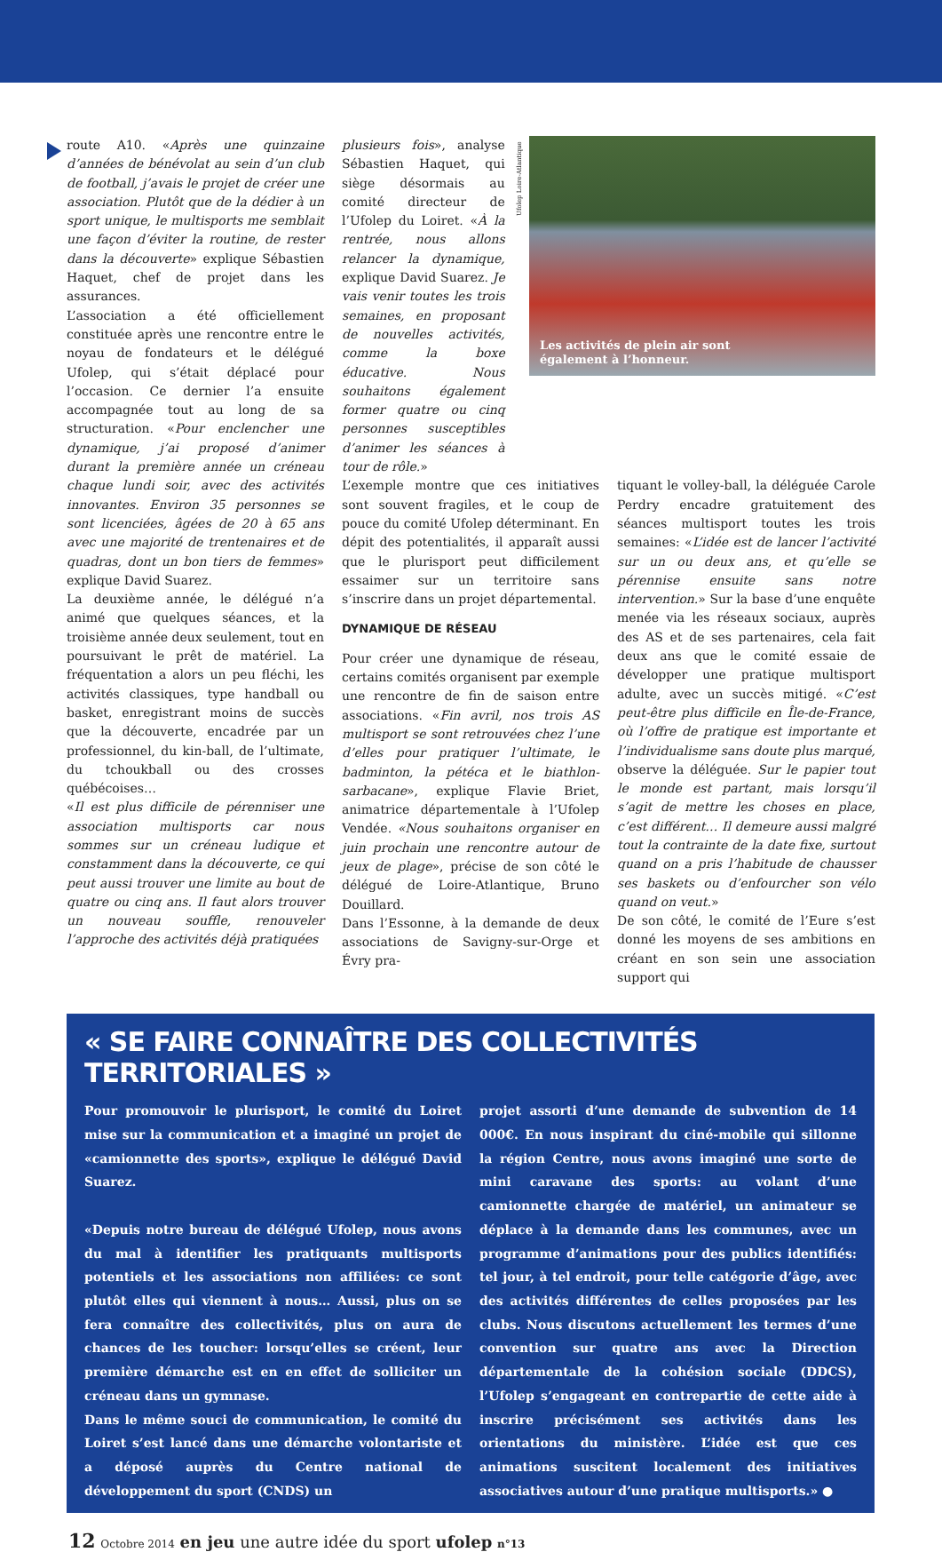route A10. «Après une quinzaine d’années de bénévolat au sein d’un club de football, j’avais le projet de créer une association. Plutôt que de la dédier à un sport unique, le multisports me semblait une façon d’éviter la routine, de rester dans la découverte» explique Sébastien Haquet, chef de projet dans les assurances.
L’association a été officiellement constituée après une rencontre entre le noyau de fondateurs et le délégué Ufolep, qui s’était déplacé pour l’occasion. Ce dernier l’a ensuite accompagnée tout au long de sa structuration. «Pour enclencher une dynamique, j’ai proposé d’animer durant la première année un créneau chaque lundi soir, avec des activités innovantes. Environ 35 personnes se sont licenciées, âgées de 20 à 65 ans avec une majorité de trentenaires et de quadras, dont un bon tiers de femmes» explique David Suarez.
La deuxième année, le délégué n’a animé que quelques séances, et la troisième année deux seulement, tout en poursuivant le prêt de matériel. La fréquentation a alors un peu fléchi, les activités classiques, type handball ou basket, enregistrant moins de succès que la découverte, encadrée par un professionnel, du kin-ball, de l’ultimate, du tchoukball ou des crosses québécoises…
«Il est plus difficile de pérenniser une association multisports car nous sommes sur un créneau ludique et constamment dans la découverte, ce qui peut aussi trouver une limite au bout de quatre ou cinq ans. Il faut alors trouver un nouveau souffle, renouveler l’approche des activités déjà pratiquées
plusieurs fois», analyse Sébastien Haquet, qui siège désormais au comité directeur de l’Ufolep du Loiret. «À la rentrée, nous allons relancer la dynamique, explique David Suarez. Je vais venir toutes les trois semaines, en proposant de nouvelles activités, comme la boxe éducative. Nous souhaitons également former quatre ou cinq personnes susceptibles d’animer les séances à tour de rôle.»
Ufolep Loire-Atlantique
Les activités de plein air sont
également à l’honneur.
L’exemple montre que ces initiatives sont souvent fragiles, et le coup de pouce du comité Ufolep déterminant. En dépit des potentialités, il apparaît aussi que le plurisport peut difficilement essaimer sur un territoire sans s’inscrire dans un projet départemental.
DYNAMIQUE DE RÉSEAU
Pour créer une dynamique de réseau, certains comités organisent par exemple une rencontre de fin de saison entre associations. «Fin avril, nos trois AS multisport se sont retrouvées chez l’une d’elles pour pratiquer l’ultimate, le badminton, la pétéca et le biathlon-sarbacane», explique Flavie Briet, animatrice départementale à l’Ufolep Vendée. «Nous souhaitons organiser en juin prochain une rencontre autour de jeux de plage», précise de son côté le délégué de Loire-Atlantique, Bruno Douillard.
Dans l’Essonne, à la demande de deux associations de Savigny-sur-Orge et Évry pra-
tiquant le volley-ball, la déléguée Carole Perdry encadre gratuitement des séances multisport toutes les trois semaines: «L’idée est de lancer l’activité sur un ou deux ans, et qu’elle se pérennise ensuite sans notre intervention.» Sur la base d’une enquête menée via les réseaux sociaux, auprès des AS et de ses partenaires, cela fait deux ans que le comité essaie de développer une pratique multisport adulte, avec un succès mitigé. «C’est peut-être plus difficile en Île-de-France, où l’offre de pratique est importante et l’individualisme sans doute plus marqué, observe la déléguée. Sur le papier tout le monde est partant, mais lorsqu’il s’agit de mettre les choses en place, c’est différent… Il demeure aussi malgré tout la contrainte de la date fixe, surtout quand on a pris l’habitude de chausser ses baskets ou d’enfourcher son vélo quand on veut.»
De son côté, le comité de l’Eure s’est donné les moyens de ses ambitions en créant en son sein une association support qui
« SE FAIRE CONNAÎTRE DES COLLECTIVITÉS TERRITORIALES »
Pour promouvoir le plurisport, le comité du Loiret mise sur la communication et a imaginé un projet de «camionnette des sports», explique le délégué David Suarez.
«Depuis notre bureau de délégué Ufolep, nous avons du mal à identifier les pratiquants multisports potentiels et les associations non affiliées: ce sont plutôt elles qui viennent à nous… Aussi, plus on se fera connaître des collectivités, plus on aura de chances de les toucher: lorsqu’elles se créent, leur première démarche est en en effet de solliciter un créneau dans un gymnase.
Dans le même souci de communication, le comité du Loiret s’est lancé dans une démarche volontariste et a déposé auprès du Centre national de développement du sport (CNDS) un
projet assorti d’une demande de subvention de 14 000€. En nous inspirant du ciné-mobile qui sillonne la région Centre, nous avons imaginé une sorte de mini caravane des sports: au volant d’une camionnette chargée de matériel, un animateur se déplace à la demande dans les communes, avec un programme d’animations pour des publics identifiés: tel jour, à tel endroit, pour telle catégorie d’âge, avec des activités différentes de celles proposées par les clubs. Nous discutons actuellement les termes d’une convention sur quatre ans avec la Direction départementale de la cohésion sociale (DDCS), l’Ufolep s’engageant en contrepartie de cette aide à inscrire précisément ses activités dans les orientations du ministère. L’idée est que ces animations suscitent localement des initiatives associatives autour d’une pratique multisports.» ●
12 Octobre 2014 en jeu une autre idée du sport ufolep n°13